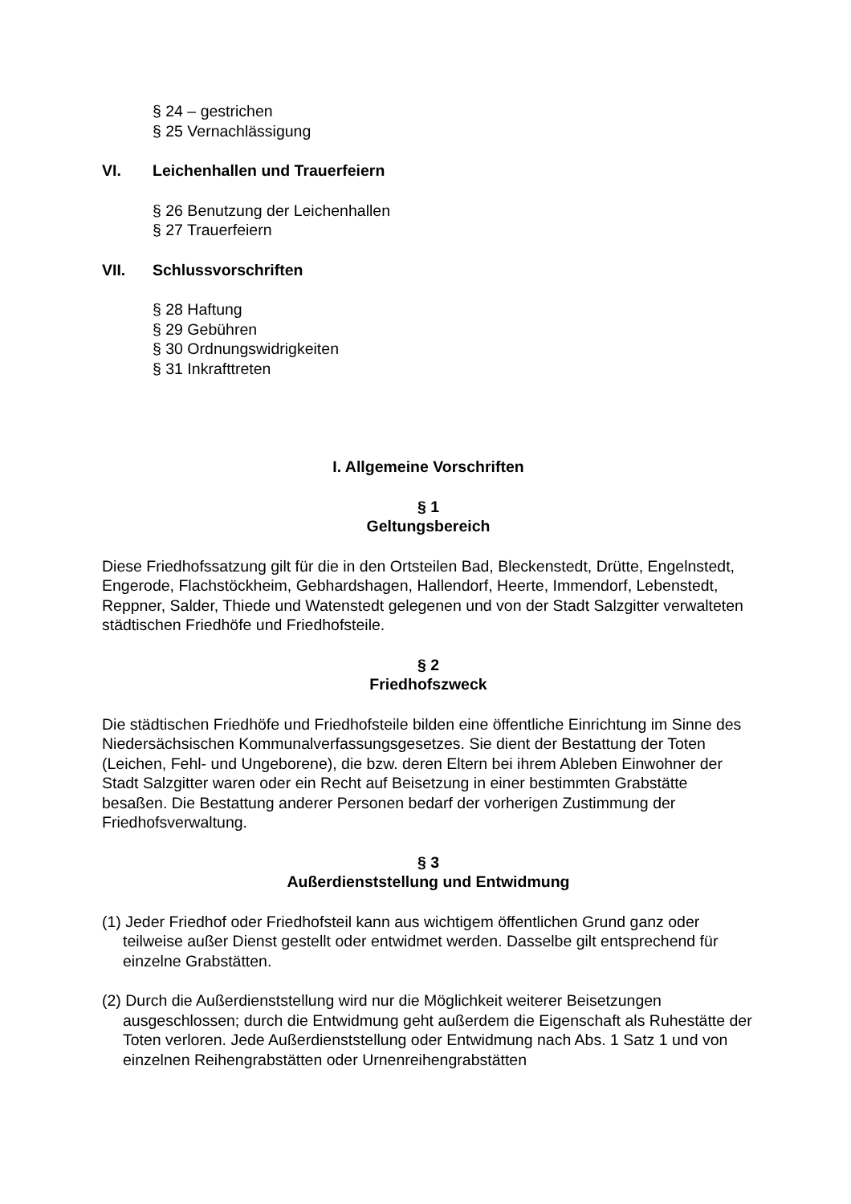§ 24 – gestrichen
§ 25 Vernachlässigung
VI. Leichenhallen und Trauerfeiern
§ 26 Benutzung der Leichenhallen
§ 27 Trauerfeiern
VII. Schlussvorschriften
§ 28 Haftung
§ 29 Gebühren
§ 30 Ordnungswidrigkeiten
§ 31 Inkrafttreten
I. Allgemeine Vorschriften
§ 1
Geltungsbereich
Diese Friedhofssatzung gilt für die in den Ortsteilen Bad, Bleckenstedt, Drütte, Engelnstedt, Engerode, Flachstöckheim, Gebhardshagen, Hallendorf, Heerte, Immendorf, Lebenstedt, Reppner, Salder, Thiede und Watenstedt gelegenen und von der Stadt Salzgitter verwalteten städtischen Friedhöfe und Friedhofsteile.
§ 2
Friedhofszweck
Die städtischen Friedhöfe und Friedhofsteile bilden eine öffentliche Einrichtung im Sinne des Niedersächsischen Kommunalverfassungsgesetzes. Sie dient der Bestattung der Toten (Leichen, Fehl- und Ungeborene), die bzw. deren Eltern bei ihrem Ableben Einwohner der Stadt Salzgitter waren oder ein Recht auf Beisetzung in einer bestimmten Grabstätte besaßen. Die Bestattung anderer Personen bedarf der vorherigen Zustimmung der Friedhofsverwaltung.
§ 3
Außerdienststellung und Entwidmung
(1) Jeder Friedhof oder Friedhofsteil kann aus wichtigem öffentlichen Grund ganz oder teilweise außer Dienst gestellt oder entwidmet werden. Dasselbe gilt entsprechend für einzelne Grabstätten.
(2) Durch die Außerdienststellung wird nur die Möglichkeit weiterer Beisetzungen ausgeschlossen; durch die Entwidmung geht außerdem die Eigenschaft als Ruhestätte der Toten verloren. Jede Außerdienststellung oder Entwidmung nach Abs. 1 Satz 1 und von einzelnen Reihengrabstätten oder Urnenreihengrabstätten